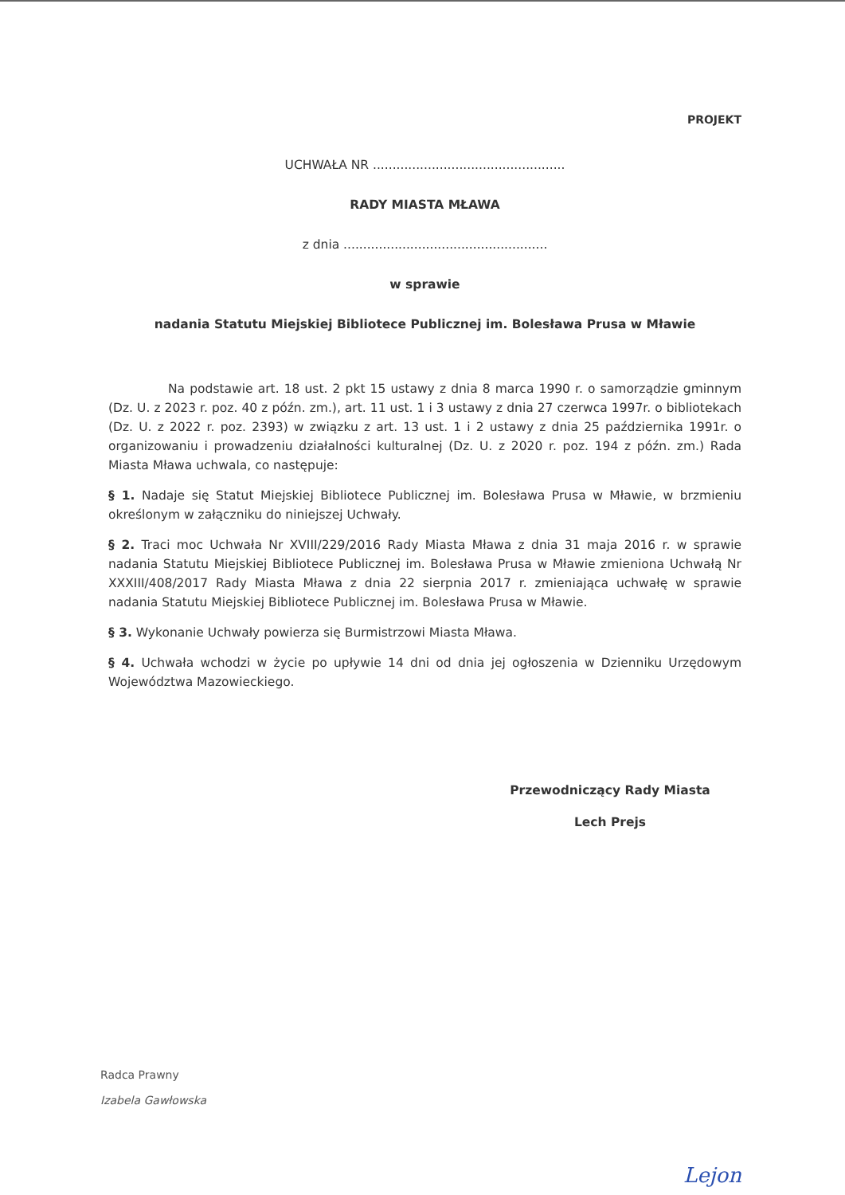PROJEKT
UCHWAŁA NR .................................................
RADY MIASTA MŁAWA
z dnia ....................................................
w sprawie
nadania Statutu Miejskiej Bibliotece Publicznej im. Bolesława Prusa w Mławie
Na podstawie art. 18 ust. 2 pkt 15 ustawy z dnia 8 marca 1990 r. o samorządzie gminnym (Dz. U. z 2023 r. poz. 40 z późn. zm.), art. 11 ust. 1 i 3 ustawy z dnia 27 czerwca 1997r. o bibliotekach (Dz. U. z 2022 r. poz. 2393) w związku z art. 13 ust. 1 i 2 ustawy z dnia 25 października 1991r. o organizowaniu i prowadzeniu działalności kulturalnej (Dz. U. z 2020 r. poz. 194 z późn. zm.) Rada Miasta Mława uchwala, co następuje:
§ 1. Nadaje się Statut Miejskiej Bibliotece Publicznej im. Bolesława Prusa w Mławie, w brzmieniu określonym w załączniku do niniejszej Uchwały.
§ 2. Traci moc Uchwała Nr XVIII/229/2016 Rady Miasta Mława z dnia 31 maja 2016 r. w sprawie nadania Statutu Miejskiej Bibliotece Publicznej im. Bolesława Prusa w Mławie zmieniona Uchwałą Nr XXXIII/408/2017 Rady Miasta Mława z dnia 22 sierpnia 2017 r. zmieniająca uchwałę w sprawie nadania Statutu Miejskiej Bibliotece Publicznej im. Bolesława Prusa w Mławie.
§ 3. Wykonanie Uchwały powierza się Burmistrzowi Miasta Mława.
§ 4. Uchwała wchodzi w życie po upływie 14 dni od dnia jej ogłoszenia w Dzienniku Urzędowym Województwa Mazowieckiego.
Przewodniczący Rady Miasta
Lech Prejs
Radca Prawny
Izabela Gawłowska
Lejon